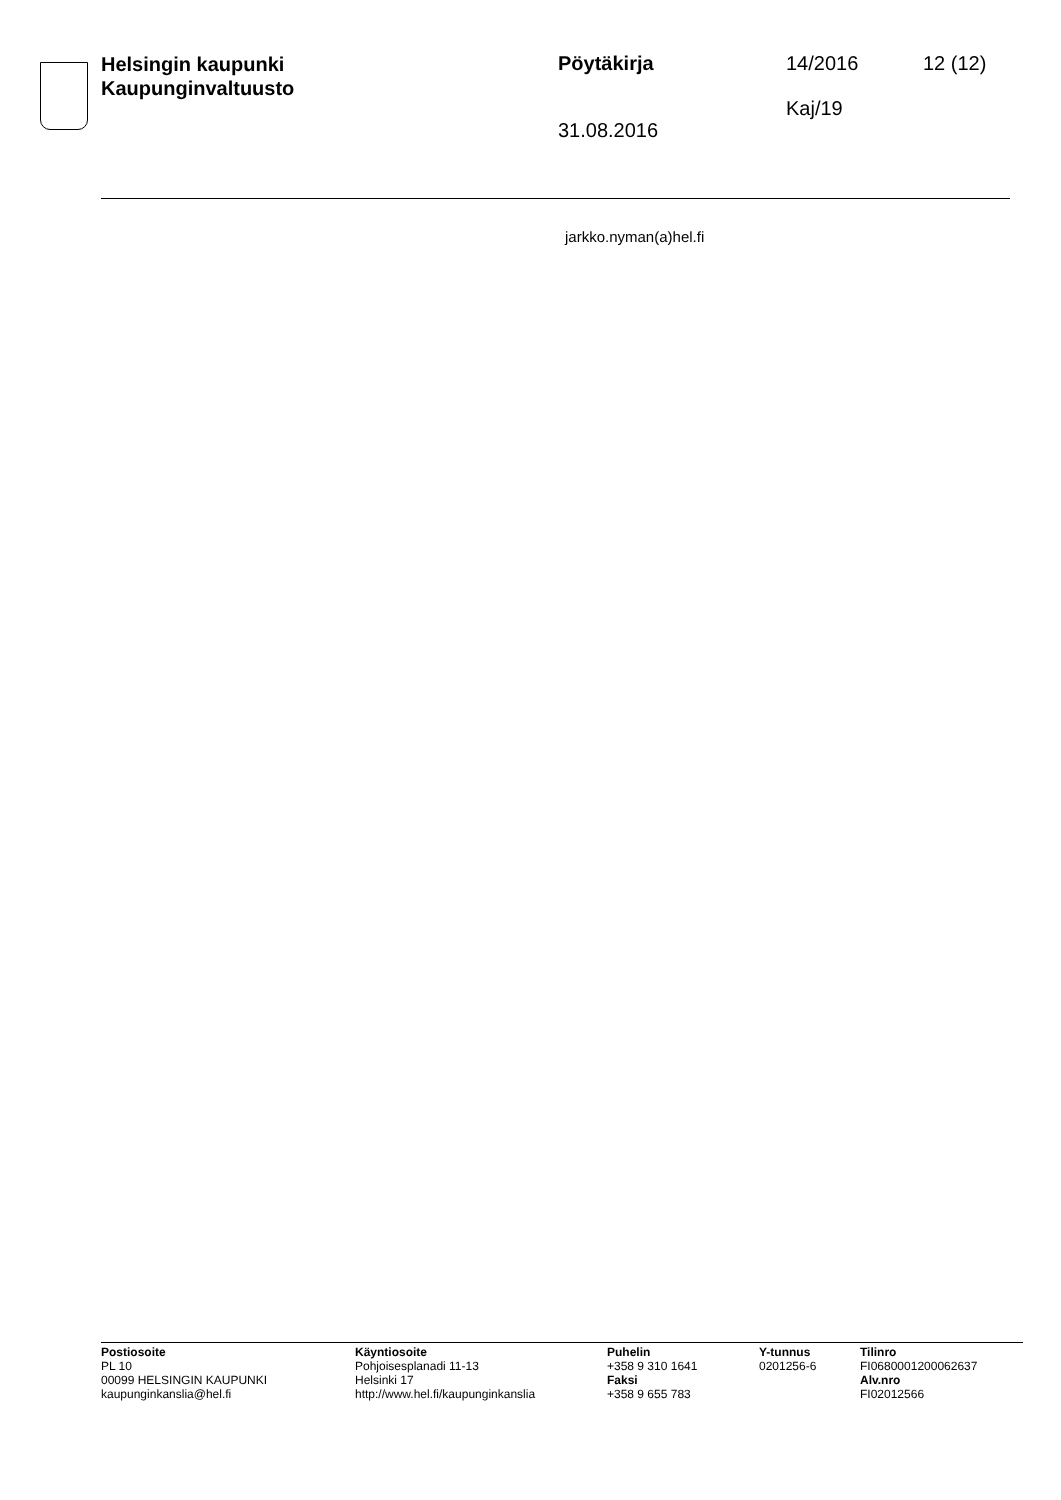Helsingin kaupunki
Kaupunginvaltuusto
Pöytäkirja
31.08.2016
14/2016
Kaj/19
12 (12)
jarkko.nyman(a)hel.fi
Postiosoite
PL 10
00099 HELSINGIN KAUPUNKI
kaupunginkanslia@hel.fi
Käyntiosoite
Pohjoisesplanadi 11-13
Helsinki 17
http://www.hel.fi/kaupunginkanslia
Puhelin
+358 9 310 1641
Faksi
+358 9 655 783
Y-tunnus
0201256-6
Tilinro
FI0680001200062637
Alv.nro
FI02012566